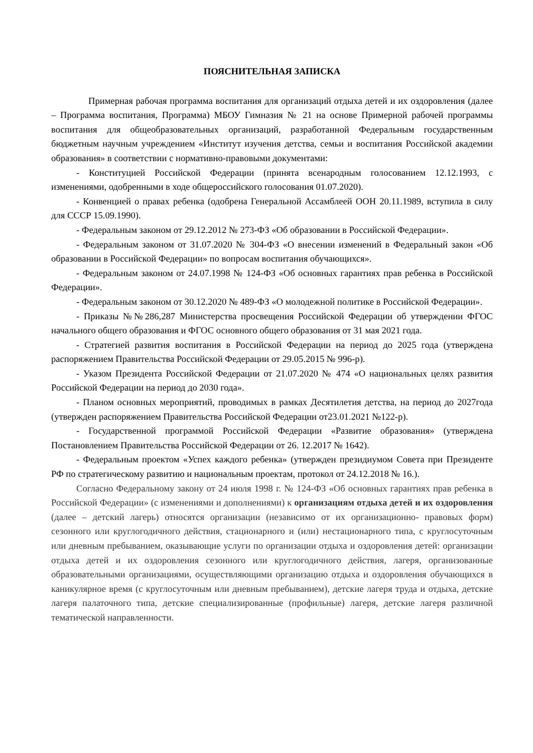ПОЯСНИТЕЛЬНАЯ ЗАПИСКА
Примерная рабочая программа воспитания для организаций отдыха детей и их оздоровления (далее – Программа воспитания, Программа) МБОУ Гимназия № 21 на основе Примерной рабочей программы воспитания для общеобразовательных организаций, разработанной Федеральным государственным бюджетным научным учреждением «Институт изучения детства, семьи и воспитания Российской академии образования» в соответствии с нормативно-правовыми документами:
- Конституцией Российской Федерации (принята всенародным голосованием 12.12.1993, с изменениями, одобренными в ходе общероссийского голосования 01.07.2020).
- Конвенцией о правах ребенка (одобрена Генеральной Ассамблеей ООН 20.11.1989, вступила в силу для СССР 15.09.1990).
- Федеральным законом от 29.12.2012 № 273-ФЗ «Об образовании в Российской Федерации».
- Федеральным законом от 31.07.2020 № 304-ФЗ «О внесении изменений в Федеральный закон «Об образовании в Российской Федерации» по вопросам воспитания обучающихся».
- Федеральным законом от 24.07.1998 № 124-ФЗ «Об основных гарантиях прав ребенка в Российской Федерации».
- Федеральным законом от 30.12.2020 № 489-ФЗ «О молодежной политике в Российской Федерации».
- Приказы №№286,287 Министерства просвещения Российской Федерации об утверждении ФГОС начального общего образования и ФГОС основного общего образования от 31 мая 2021 года.
- Стратегией развития воспитания в Российской Федерации на период до 2025 года (утверждена распоряжением Правительства Российской Федерации от 29.05.2015 № 996-р).
- Указом Президента Российской Федерации от 21.07.2020 № 474 «О национальных целях развития Российской Федерации на период до 2030 года».
- Планом основных мероприятий, проводимых в рамках Десятилетия детства, на период до 2027года (утвержден распоряжением Правительства Российской Федерации от23.01.2021 №122-р).
- Государственной программой Российской Федерации «Развитие образования» (утверждена Постановлением Правительства Российской Федерации от 26. 12.2017 № 1642).
- Федеральным проектом «Успех каждого ребенка» (утвержден президиумом Совета при Президенте РФ по стратегическому развитию и национальным проектам, протокол от 24.12.2018 № 16.).
Согласно Федеральному закону от 24 июля 1998 г. № 124-ФЗ «Об основных гарантиях прав ребенка в Российской Федерации» (с изменениями и дополнениями) к организациям отдыха детей и их оздоровления (далее – детский лагерь) относятся организации (независимо от их организационно- правовых форм) сезонного или круглогодичного действия, стационарного и (или) нестационарного типа, с круглосуточным или дневным пребыванием, оказывающие услуги по организации отдыха и оздоровления детей: организации отдыха детей и их оздоровления сезонного или круглогодичного действия, лагеря, организованные образовательными организациями, осуществляющими организацию отдыха и оздоровления обучающихся в каникулярное время (с круглосуточным или дневным пребыванием), детские лагеря труда и отдыха, детские лагеря палаточного типа, детские специализированные (профильные) лагеря, детские лагеря различной тематической направленности.